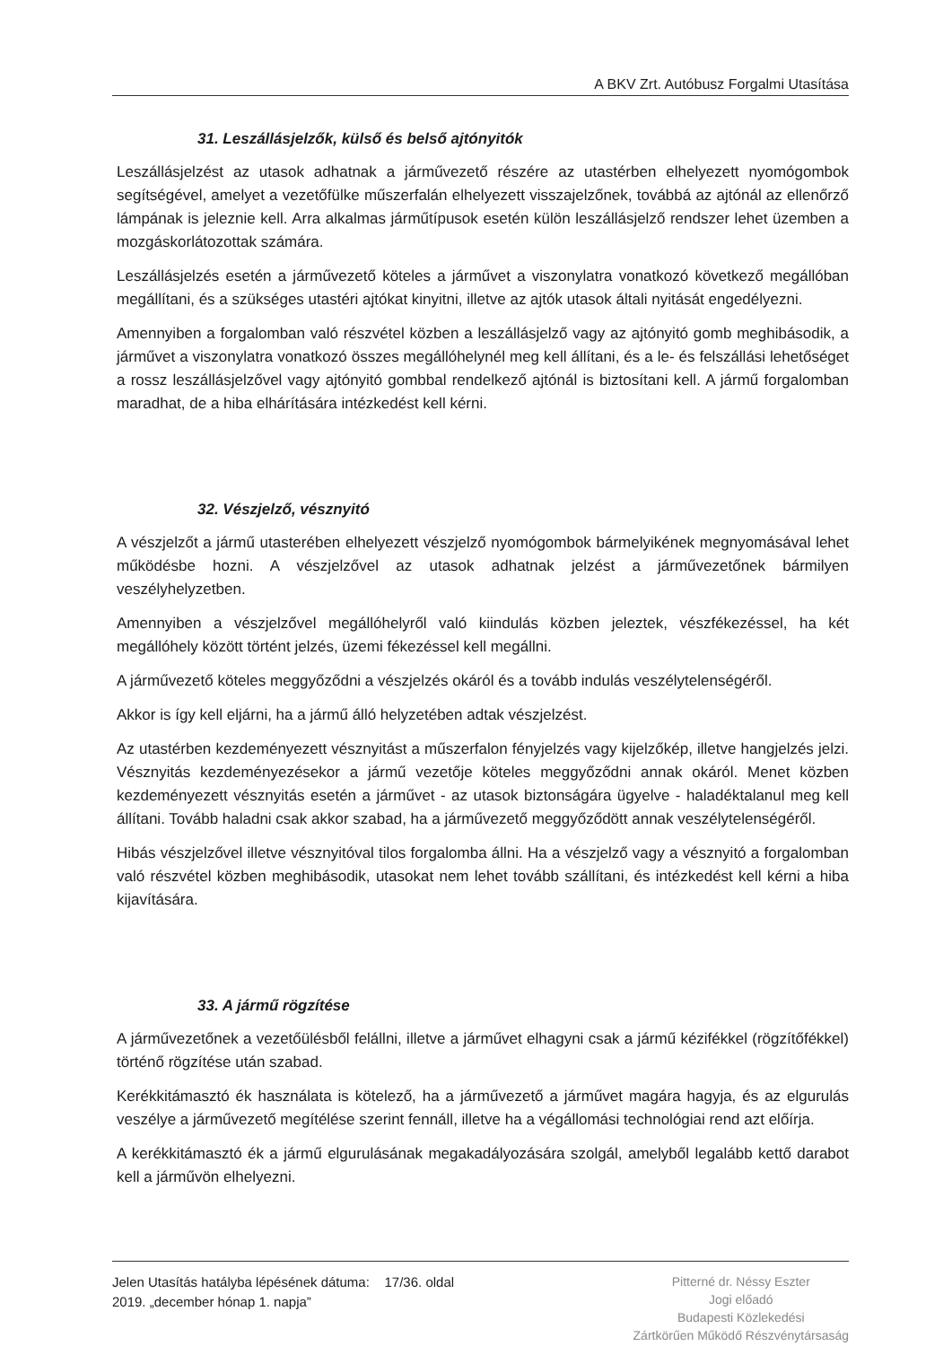A BKV Zrt. Autóbusz Forgalmi Utasítása
31. Leszállásjelzők, külső és belső ajtónyitók
Leszállásjelzést az utasok adhatnak a járművezető részére az utastérben elhelyezett nyomógombok segítségével, amelyet a vezetőfülke műszerfalán elhelyezett visszajelzőnek, továbbá az ajtónál az ellenőrző lámpának is jeleznie kell. Arra alkalmas járműtípusok esetén külön leszállásjelző rendszer lehet üzemben a mozgáskorlátozottak számára.
Leszállásjelzés esetén a járművezető köteles a járművet a viszonylatra vonatkozó következő megállóban megállítani, és a szükséges utastéri ajtókat kinyitni, illetve az ajtók utasok általi nyitását engedélyezni.
Amennyiben a forgalomban való részvétel közben a leszállásjelző vagy az ajtónyitó gomb meghibásodik, a járművet a viszonylatra vonatkozó összes megállóhelynél meg kell állítani, és a le- és felszállási lehetőséget a rossz leszállásjelzővel vagy ajtónyitó gombbal rendelkező ajtónál is biztosítani kell. A jármű forgalomban maradhat, de a hiba elhárítására intézkedést kell kérni.
32. Vészjelző, vésznyitó
A vészjelzőt a jármű utasterében elhelyezett vészjelző nyomógombok bármelyikének megnyomásával lehet működésbe hozni. A vészjelzővel az utasok adhatnak jelzést a járművezetőnek bármilyen veszélyhelyzetben.
Amennyiben a vészjelzővel megállóhelyről való kiindulás közben jeleztek, vészfékezéssel, ha két megállóhely között történt jelzés, üzemi fékezéssel kell megállni.
A járművezető köteles meggyőződni a vészjelzés okáról és a tovább indulás veszélytelenségéről.
Akkor is így kell eljárni, ha a jármű álló helyzetében adtak vészjelzést.
Az utastérben kezdeményezett vésznyitást a műszerfalon fényjelzés vagy kijelzőkép, illetve hangjelzés jelzi. Vésznyitás kezdeményezésekor a jármű vezetője köteles meggyőződni annak okáról. Menet közben kezdeményezett vésznyitás esetén a járművet - az utasok biztonságára ügyelve - haladéktalanul meg kell állítani. Tovább haladni csak akkor szabad, ha a járművezető meggyőződött annak veszélytelenségéről.
Hibás vészjelzővel illetve vésznyitóval tilos forgalomba állni. Ha a vészjelző vagy a vésznyitó a forgalomban való részvétel közben meghibásodik, utasokat nem lehet tovább szállítani, és intézkedést kell kérni a hiba kijavítására.
33. A jármű rögzítése
A járművezetőnek a vezetőülésből felállni, illetve a járművet elhagyni csak a jármű kézifékkel (rögzítőfékkel) történő rögzítése után szabad.
Kerékkitámasztó ék használata is kötelező, ha a járművezető a járművet magára hagyja, és az elgurulás veszélye a járművezető megítélése szerint fennáll, illetve ha a végállomási technológiai rend azt előírja.
A kerékkitámasztó ék a jármű elgurulásának megakadályozására szolgál, amelyből legalább kettő darabot kell a járművön elhelyezni.
Jelen Utasítás hatályba lépésének dátuma: 17/36. oldal
2019. „december hónap 1. napja”
Pitterné dr. Néssy Eszter
Jogi előadó
Budapesti Közlekedési
Zártkörűen Működő Részvénytársaság